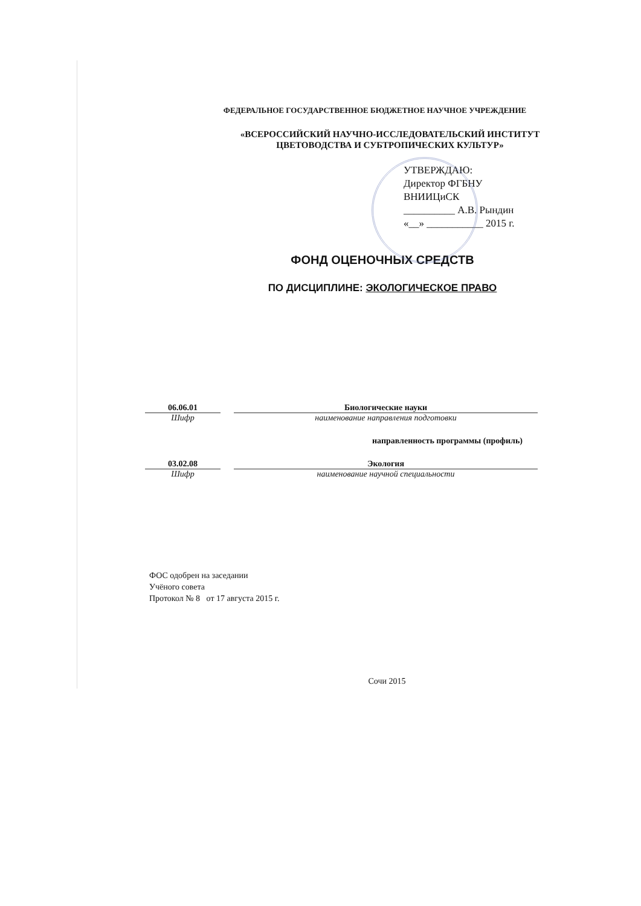ФЕДЕРАЛЬНОЕ ГОСУДАРСТВЕННОЕ БЮДЖЕТНОЕ НАУЧНОЕ УЧРЕЖДЕНИЕ
«ВСЕРОССИЙСКИЙ НАУЧНО-ИССЛЕДОВАТЕЛЬСКИЙ ИНСТИТУТ
ЦВЕТОВОДСТВА И СУБТРОПИЧЕСКИХ КУЛЬТУР»
УТВЕРЖДАЮ:
Директор ФГБНУ
ВНИИЦиСК
__________ А.В. Рындин
«__» ___________ 2015 г.
ФОНД ОЦЕНОЧНЫХ СРЕДСТВ
ПО ДИСЦИПЛИНЕ: ЭКОЛОГИЧЕСКОЕ ПРАВО
06.06.01 Биологические науки
Шифр наименование направления подготовки
направленность программы (профиль)
03.02.08 Экология
Шифр наименование научной специальности
ФОС одобрен на заседании
Учёного совета
Протокол № 8 от 17 августа 2015 г.
Сочи 2015